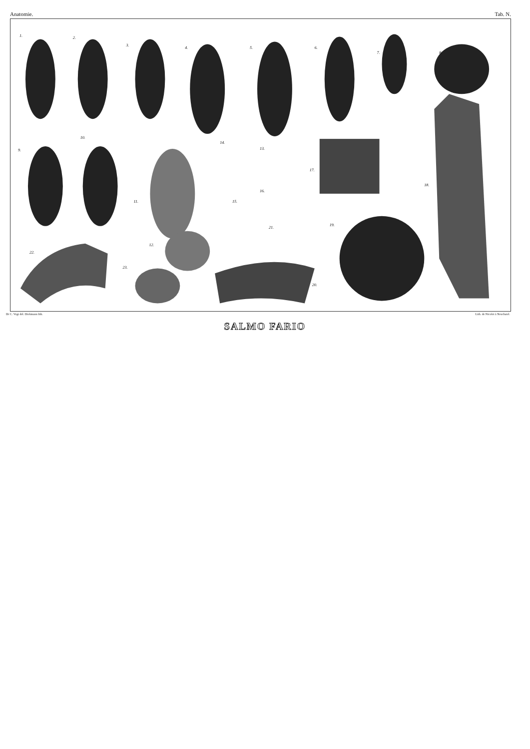Anatomie. Tab. N.
1.
2.
3.
4.
5.
6.
7.
8.
9.
10.
11.
12.
13.
14.
15.
16.
17.
18.
19.
20.
21.
22.
23.
Dr C. Vogt del. Diekmann lith. Lith. de Nicolet à Neuchatel.
SALMO FARIO